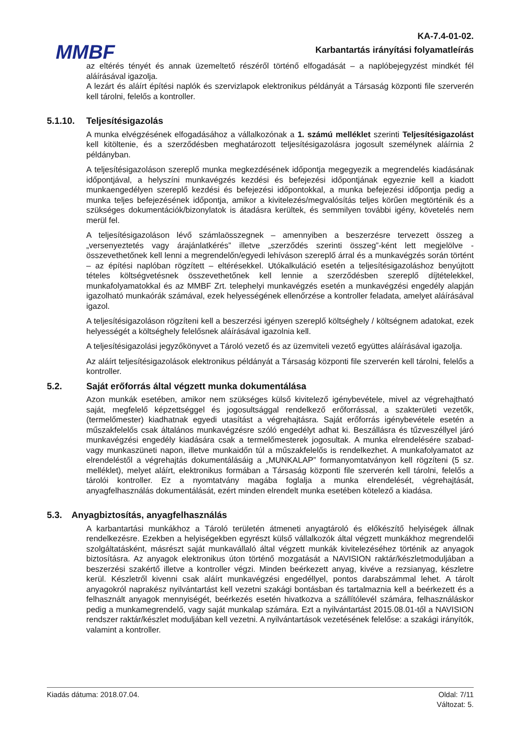MMBF
KA-7.4-01-02.
Karbantartás irányítási folyamatleírás
az eltérés tényét és annak üzemeltető részéről történő elfogadását – a naplóbejegyzést mindkét fél aláírásával igazolja.
A lezárt és aláírt építési naplók és szervizlapok elektronikus példányát a Társaság központi file szerverén kell tárolni, felelős a kontroller.
5.1.10. Teljesítésigazolás
A munka elvégzésének elfogadásához a vállalkozónak a 1. számú melléklet szerinti Teljesítésigazolást kell kitöltenie, és a szerződésben meghatározott teljesítésigazolásra jogosult személynek aláírnia 2 példányban.
A teljesítésigazoláson szereplő munka megkezdésének időpontja megegyezik a megrendelés kiadásának időpontjával, a helyszíni munkavégzés kezdési és befejezési időpontjának egyeznie kell a kiadott munkaengedélyen szereplő kezdési és befejezési időpontokkal, a munka befejezési időpontja pedig a munka teljes befejezésének időpontja, amikor a kivitelezés/megvalósítás teljes körűen megtörténik és a szükséges dokumentációk/bizonylatok is átadásra kerültek, és semmilyen további igény, követelés nem merül fel.
A teljesítésigazoláson lévő számlaösszegnek – amennyiben a beszerzésre tervezett összeg a „versenyeztetés vagy árajánlatkérés” illetve „szerződés szerinti összeg”-ként lett megjelölve - összevethetőnek kell lenni a megrendelőn/egyedi lehíváson szereplő árral és a munkavégzés során történt – az építési naplóban rögzített – eltérésekkel. Utókalkuláció esetén a teljesítésigazoláshoz benyújtott tételes költségvetésnek összevethetőnek kell lennie a szerződésben szereplő díjtételekkel, munkafolyamatokkal és az MMBF Zrt. telephelyi munkavégzés esetén a munkavégzési engedély alapján igazolható munkaórák számával, ezek helyességének ellenőrzése a kontroller feladata, amelyet aláírásával igazol.
A teljesítésigazoláson rögzíteni kell a beszerzési igényen szereplő költséghely / költségnem adatokat, ezek helyességét a költséghely felelősnek aláírásával igazolnia kell.
A teljesítésigazolási jegyzőkönyvet a Tároló vezető és az üzemviteli vezető együttes aláírásával igazolja.
Az aláírt teljesítésigazolások elektronikus példányát a Társaság központi file szerverén kell tárolni, felelős a kontroller.
5.2. Saját erőforrás által végzett munka dokumentálása
Azon munkák esetében, amikor nem szükséges külső kivitelező igénybevétele, mivel az végrehajtható saját, megfelelő képzettséggel és jogosultsággal rendelkező erőforrással, a szakterületi vezetők, (termelőmester) kiadhatnak egyedi utasítást a végrehajtásra. Saját erőforrás igénybevétele esetén a műszakfelelős csak általános munkavégzésre szóló engedélyt adhat ki. Beszállásra és tűzveszéllyel járó munkavégzési engedély kiadására csak a termelőmesterek jogosultak. A munka elrendelésére szabad- vagy munkaszüneti napon, illetve munkaidőn túl a műszakfelelős is rendelkezhet. A munkafolyamatot az elrendeléstől a végrehajtás dokumentálásáig a „MUNKALAP” formanyomtatványon kell rögzíteni (5 sz. melléklet), melyet aláírt, elektronikus formában a Társaság központi file szerverén kell tárolni, felelős a tárolói kontroller. Ez a nyomtatvány magába foglalja a munka elrendelését, végrehajtását, anyagfelhasználás dokumentálását, ezért minden elrendelt munka esetében kötelező a kiadása.
5.3. Anyagbiztosítás, anyagfelhasználás
A karbantartási munkákhoz a Tároló területén átmeneti anyagtároló és előkészítő helyiségek állnak rendelkezésre. Ezekben a helyiségekben egyrészt külső vállalkozók által végzett munkákhoz megrendelői szolgáltatásként, másrészt saját munkavállaló által végzett munkák kivitelezéséhez történik az anyagok biztosításra. Az anyagok elektronikus úton történő mozgatását a NAVISION raktár/készletmoduljában a beszerzési szakértő illetve a kontroller végzi. Minden beérkezett anyag, kivéve a rezsianyag, készletre kerül. Készletről kivenni csak aláírt munkavégzési engedéllyel, pontos darabszámmal lehet. A tárolt anyagokról naprakész nyilvántartást kell vezetni szakági bontásban és tartalmaznia kell a beérkezett és a felhasznált anyagok mennyiségét, beérkezés esetén hivatkozva a szállítólevél számára, felhasználáskor pedig a munkamegrendelő, vagy saját munkalap számára. Ezt a nyilvántartást 2015.08.01-től a NAVISION rendszer raktár/készlet moduljában kell vezetni. A nyilvántartások vezetésének felelőse: a szakági irányítók, valamint a kontroller.
Kiadás dátuma: 2018.07.04. Oldal: 7/11
Változat: 5.